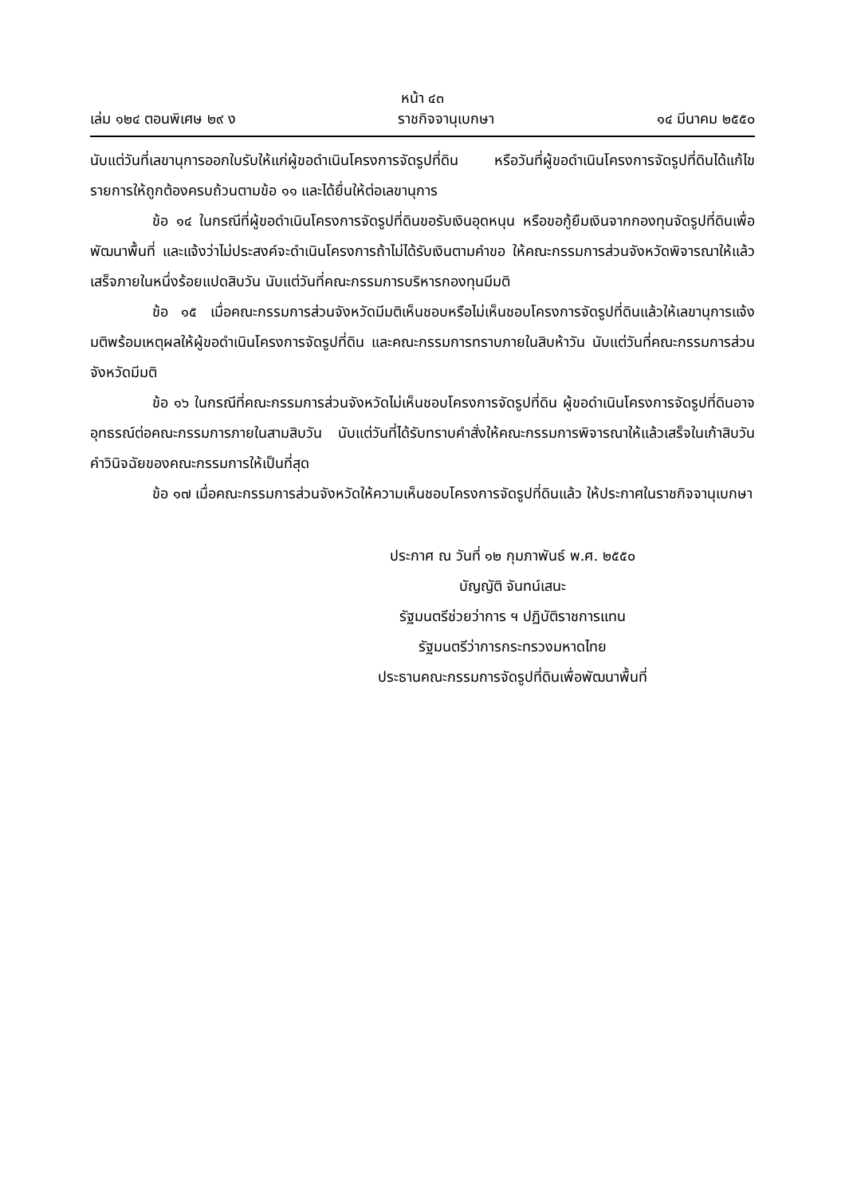หน้า ๔๓
เล่ม ๑๒๔ ตอนพิเศษ ๒๙ ง ราชกิจจานุเบกษา ๑๔ มีนาคม ๒๕๕๐
นับแต่วันที่เลขานุการออกใบรับให้แก่ผู้ขอดำเนินโครงการจัดรูปที่ดิน หรือวันที่ผู้ขอดำเนินโครงการจัดรูปที่ดินได้แก้ไขรายการให้ถูกต้องครบถ้วนตามข้อ ๑๑ และได้ยื่นให้ต่อเลขานุการ
ข้อ ๑๔ ในกรณีที่ผู้ขอดำเนินโครงการจัดรูปที่ดินขอรับเงินอุดหนุน หรือขอกู้ยืมเงินจากกองทุนจัดรูปที่ดินเพื่อพัฒนาพื้นที่ และแจ้งว่าไม่ประสงค์จะดำเนินโครงการถ้าไม่ได้รับเงินตามคำขอ ให้คณะกรรมการส่วนจังหวัดพิจารณาให้แล้วเสร็จภายในหนึ่งร้อยแปดสิบวัน นับแต่วันที่คณะกรรมการบริหารกองทุนมีมติ
ข้อ ๑๕ เมื่อคณะกรรมการส่วนจังหวัดมีมติเห็นชอบหรือไม่เห็นชอบโครงการจัดรูปที่ดินแล้วให้เลขานุการแจ้งมติพร้อมเหตุผลให้ผู้ขอดำเนินโครงการจัดรูปที่ดิน และคณะกรรมการทราบภายในสิบห้าวัน นับแต่วันที่คณะกรรมการส่วนจังหวัดมีมติ
ข้อ ๑๖ ในกรณีที่คณะกรรมการส่วนจังหวัดไม่เห็นชอบโครงการจัดรูปที่ดิน ผู้ขอดำเนินโครงการจัดรูปที่ดินอาจอุทธรณ์ต่อคณะกรรมการภายในสามสิบวัน นับแต่วันที่ได้รับทราบคำสั่งให้คณะกรรมการพิจารณาให้แล้วเสร็จในเก้าสิบวัน คำวินิจฉัยของคณะกรรมการให้เป็นที่สุด
ข้อ ๑๗ เมื่อคณะกรรมการส่วนจังหวัดให้ความเห็นชอบโครงการจัดรูปที่ดินแล้ว ให้ประกาศในราชกิจจานุเบกษา
ประกาศ ณ วันที่ ๑๒ กุมภาพันธ์ พ.ศ. ๒๕๕๐
บัญญัติ จันทน์เสนะ
รัฐมนตรีช่วยว่าการ ฯ ปฏิบัติราชการแทน
รัฐมนตรีว่าการกระทรวงมหาดไทย
ประธานคณะกรรมการจัดรูปที่ดินเพื่อพัฒนาพื้นที่